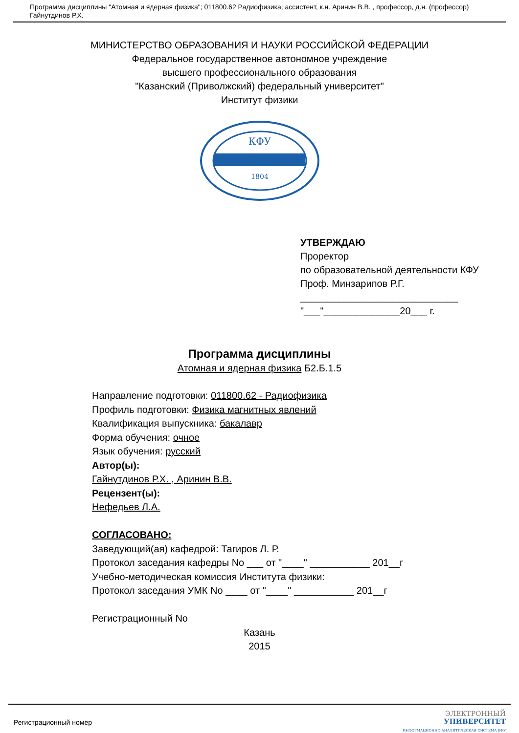Программа дисциплины "Атомная и ядерная физика"; 011800.62 Радиофизика; ассистент, к.н. Аринин В.В. , профессор, д.н. (профессор) Гайнутдинов Р.Х.
МИНИСТЕРСТВО ОБРАЗОВАНИЯ И НАУКИ РОССИЙСКОЙ ФЕДЕРАЦИИ
Федеральное государственное автономное учреждение
высшего профессионального образования
"Казанский (Приволжский) федеральный университет"
Институт физики
КФУ
1804
УТВЕРЖДАЮ
Проректор
по образовательной деятельности КФУ
Проф. Минзарипов Р.Г.
_____________________________
"___"______________20___ г.
Программа дисциплины
Атомная и ядерная физика Б2.Б.1.5
Направление подготовки: 011800.62 - Радиофизика
Профиль подготовки: Физика магнитных явлений
Квалификация выпускника: бакалавр
Форма обучения: очное
Язык обучения: русский
Автор(ы):
Гайнутдинов Р.Х. , Аринин В.В.
Рецензент(ы):
Нефедьев Л.А.
СОГЛАСОВАНО:
Заведующий(ая) кафедрой: Тагиров Л. Р.
Протокол заседания кафедры No ___ от "____" ___________ 201__г
Учебно-методическая комиссия Института физики:
Протокол заседания УМК No ____ от "____" ___________ 201__г
Регистрационный No
Казань
2015
Регистрационный номер ЭЛЕКТРОННЫЙ
УНИВЕРСИТЕТ
ИНФОРМАЦИОННО-АНАЛИТИЧЕСКАЯ СИСТЕМА КФУ